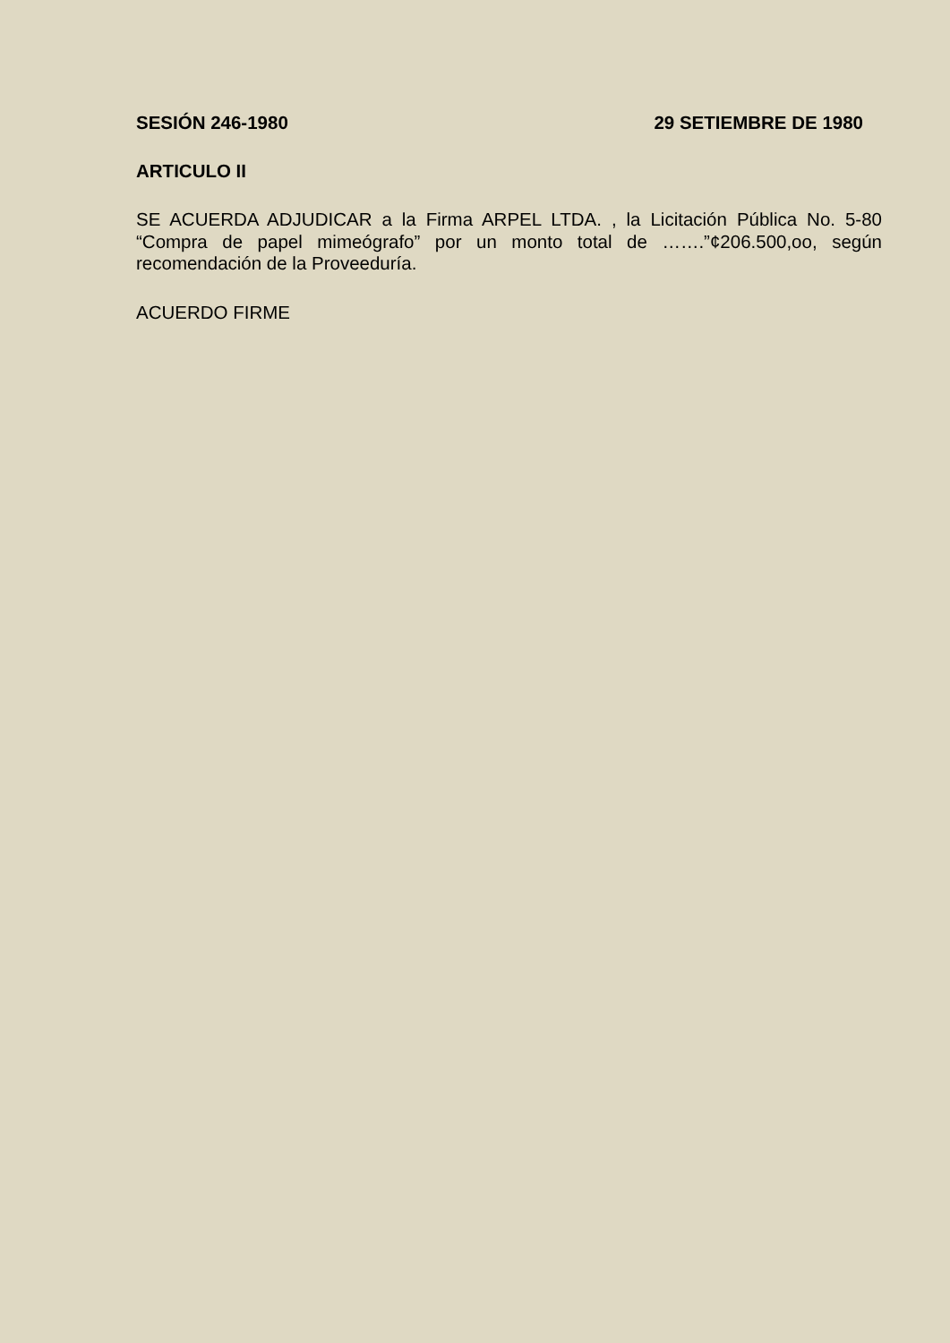SESIÓN 246-1980 29 SETIEMBRE DE 1980
ARTICULO II
SE ACUERDA ADJUDICAR a la Firma ARPEL LTDA. , la Licitación Pública No. 5-80 “Compra de papel mimeógrafo” por un monto total de …….”¢206.500,oo, según recomendación de la Proveeduría.
ACUERDO FIRME